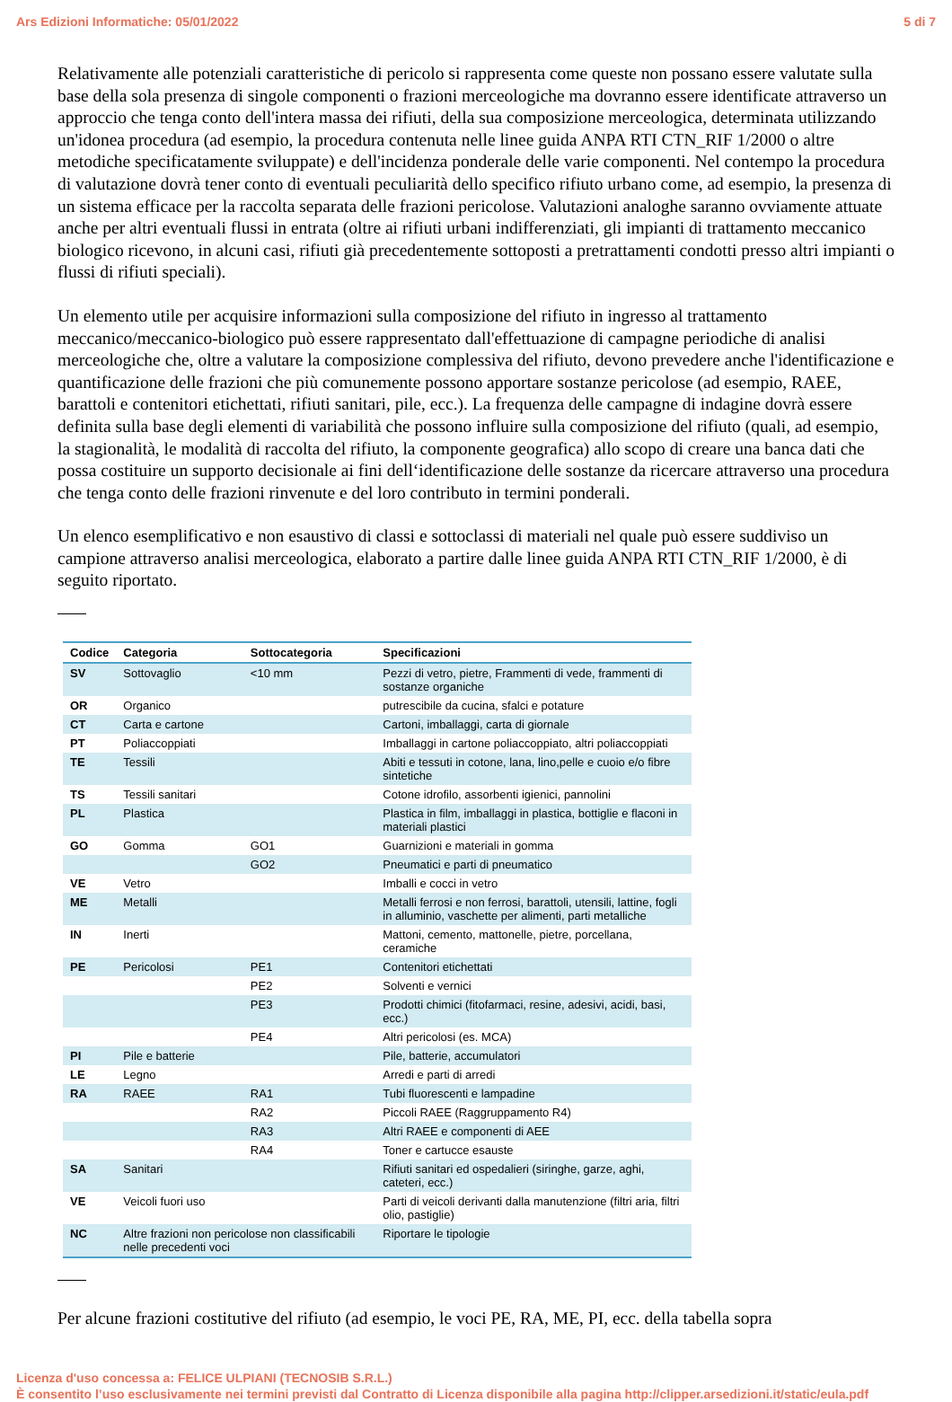Ars Edizioni Informatiche: 05/01/2022 5 di 7
Relativamente alle potenziali caratteristiche di pericolo si rappresenta come queste non possano essere valutate sulla base della sola presenza di singole componenti o frazioni merceologiche ma dovranno essere identificate attraverso un approccio che tenga conto dell'intera massa dei rifiuti, della sua composizione merceologica, determinata utilizzando un'idonea procedura (ad esempio, la procedura contenuta nelle linee guida ANPA RTI CTN_RIF 1/2000 o altre metodiche specificatamente sviluppate) e dell'incidenza ponderale delle varie componenti. Nel contempo la procedura di valutazione dovrà tener conto di eventuali peculiarità dello specifico rifiuto urbano come, ad esempio, la presenza di un sistema efficace per la raccolta separata delle frazioni pericolose. Valutazioni analoghe saranno ovviamente attuate anche per altri eventuali flussi in entrata (oltre ai rifiuti urbani indifferenziati, gli impianti di trattamento meccanico biologico ricevono, in alcuni casi, rifiuti già precedentemente sottoposti a pretrattamenti condotti presso altri impianti o flussi di rifiuti speciali).
Un elemento utile per acquisire informazioni sulla composizione del rifiuto in ingresso al trattamento meccanico/meccanico-biologico può essere rappresentato dall'effettuazione di campagne periodiche di analisi merceologiche che, oltre a valutare la composizione complessiva del rifiuto, devono prevedere anche l'identificazione e quantificazione delle frazioni che più comunemente possono apportare sostanze pericolose (ad esempio, RAEE, barattoli e contenitori etichettati, rifiuti sanitari, pile, ecc.). La frequenza delle campagne di indagine dovrà essere definita sulla base degli elementi di variabilità che possono influire sulla composizione del rifiuto (quali, ad esempio, la stagionalità, le modalità di raccolta del rifiuto, la componente geografica) allo scopo di creare una banca dati che possa costituire un supporto decisionale ai fini dell‘identificazione delle sostanze da ricercare attraverso una procedura che tenga conto delle frazioni rinvenute e del loro contributo in termini ponderali.
Un elenco esemplificativo e non esaustivo di classi e sottoclassi di materiali nel quale può essere suddiviso un campione attraverso analisi merceologica, elaborato a partire dalle linee guida ANPA RTI CTN_RIF 1/2000, è di seguito riportato.
| Codice | Categoria | Sottocategoria | Specificazioni |
| --- | --- | --- | --- |
| SV | Sottovaglio | <10 mm | Pezzi di vetro, pietre, Frammenti di vede, frammenti di sostanze organiche |
| OR | Organico | | putrescibile da cucina, sfalci e potature |
| CT | Carta e cartone | | Cartoni, imballaggi, carta di giornale |
| PT | Poliaccoppiati | | Imballaggi in cartone poliaccoppiato, altri poliaccoppiati |
| TE | Tessili | | Abiti e tessuti in cotone, lana, lino,pelle e cuoio e/o fibre sintetiche |
| TS | Tessili sanitari | | Cotone idrofilo, assorbenti igienici, pannolini |
| PL | Plastica | | Plastica in film, imballaggi in plastica, bottiglie e flaconi in materiali plastici |
| GO | Gomma | GO1 | Guarnizioni e materiali in gomma |
| | | GO2 | Pneumatici e parti di pneumatico |
| VE | Vetro | | Imballi e cocci in vetro |
| ME | Metalli | | Metalli ferrosi e non ferrosi, barattoli, utensili, lattine, fogli in alluminio, vaschette per alimenti, parti metalliche |
| IN | Inerti | | Mattoni, cemento, mattonelle, pietre, porcellana, ceramiche |
| PE | Pericolosi | PE1 | Contenitori etichettati |
| | | PE2 | Solventi e vernici |
| | | PE3 | Prodotti chimici (fitofarmaci, resine, adesivi, acidi, basi, ecc.) |
| | | PE4 | Altri pericolosi (es. MCA) |
| PI | Pile e batterie | | Pile, batterie, accumulatori |
| LE | Legno | | Arredi e parti di arredi |
| RA | RAEE | RA1 | Tubi fluorescenti e lampadine |
| | | RA2 | Piccoli RAEE (Raggruppamento R4) |
| | | RA3 | Altri RAEE e componenti di AEE |
| | | RA4 | Toner e cartucce esauste |
| SA | Sanitari | | Rifiuti sanitari ed ospedalieri (siringhe, garze, aghi, cateteri, ecc.) |
| VE | Veicoli fuori uso | | Parti di veicoli derivanti dalla manutenzione (filtri aria, filtri olio, pastiglie) |
| NC | Altre frazioni non pericolose non classificabili nelle precedenti voci | | Riportare le tipologie |
Per alcune frazioni costitutive del rifiuto (ad esempio, le voci PE, RA, ME, PI, ecc. della tabella sopra
Licenza d'uso concessa a: FELICE ULPIANI (TECNOSIB S.R.L.)
È consentito l’uso esclusivamente nei termini previsti dal Contratto di Licenza disponibile alla pagina http://clipper.arsedizioni.it/static/eula.pdf